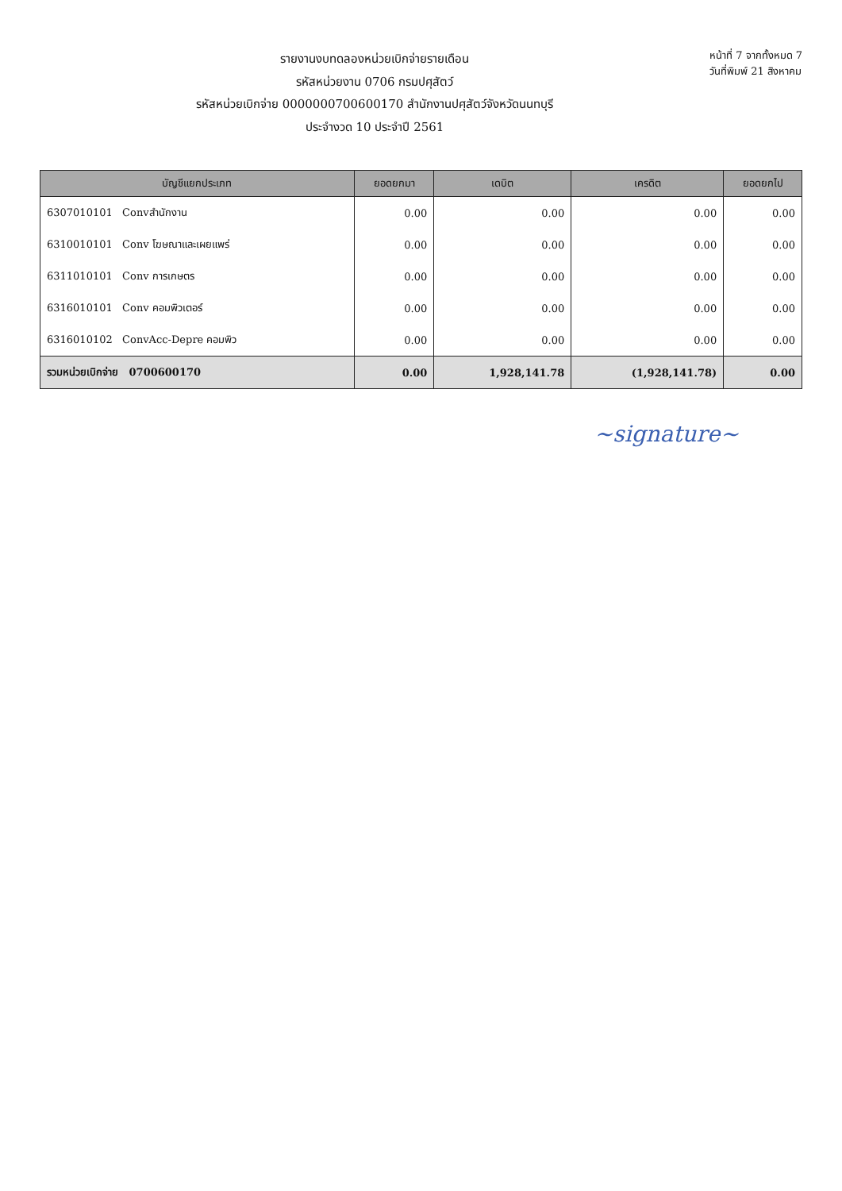รายงานงบทดลองหน่วยเบิกจ่ายรายเดือน
รหัสหน่วยงาน 0706 กรมปศุสัตว์
รหัสหน่วยเบิกจ่าย 0000000700600170 สำนักงานปศุสัตว์จังหวัดนนทบุรี
ประจำงวด 10 ประจำปี 2561
หน้าที่ 7 จากทั้งหมด 7
วันที่พิมพ์ 21 สิงหาคม
| บัญชีแยกประเภท | ยอดยกมา | เดบิต | เครดิต | ยอดยกไป |
| --- | --- | --- | --- | --- |
| 6307010101 Convสำนักงาน | 0.00 | 0.00 | 0.00 | 0.00 |
| 6310010101 Conv โฆษณาและเผยแพร่ | 0.00 | 0.00 | 0.00 | 0.00 |
| 6311010101 Conv การเกษตร | 0.00 | 0.00 | 0.00 | 0.00 |
| 6316010101 Conv คอมพิวเตอร์ | 0.00 | 0.00 | 0.00 | 0.00 |
| 6316010102 ConvAcc-Depre คอมพิว | 0.00 | 0.00 | 0.00 | 0.00 |
| รวมหน่วยเบิกจ่าย 0700600170 | 0.00 | 1,928,141.78 | (1,928,141.78) | 0.00 |
~signature~